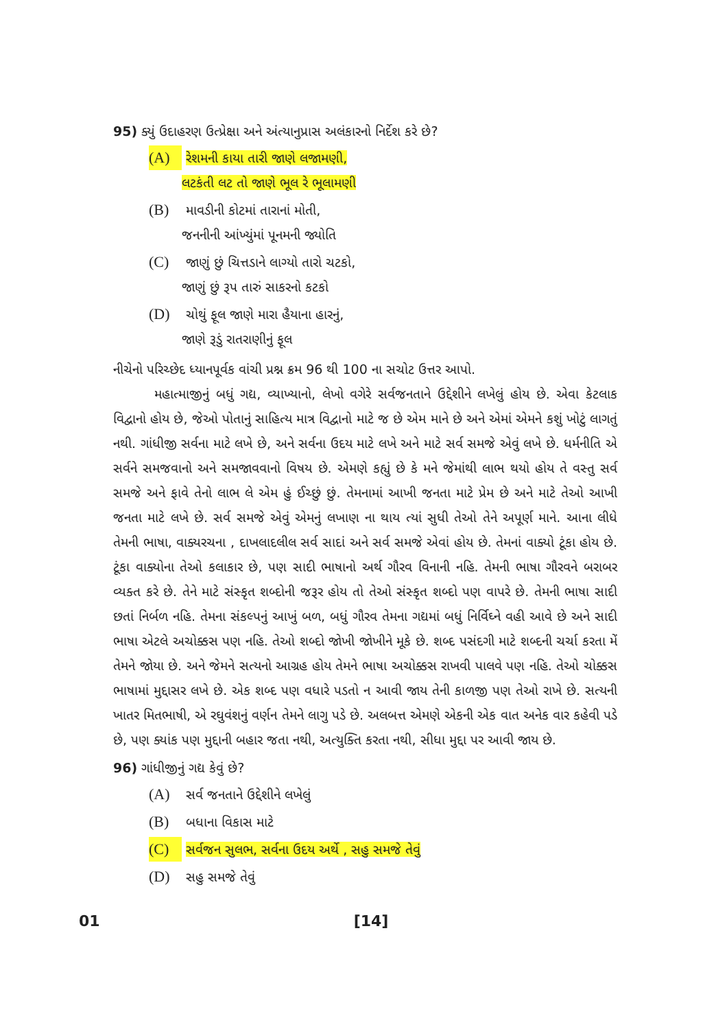95) ક્યું ઉદાહરણ ઉત્પ્રેક્ષા અને અંત્યાનુપ્રાસ અલંકારનો નિર્દેશ કરે છે?
(A) રેશમની કાયા તારી જાણે લજામણી,
લટકંતી લટ તો જાણે ભૂલ રે ભૂલામણી
(B) માવડીની કોટમાં તારાનાં મોતી,
જનનીની આંખ્યુંમાં પૂનમની જ્યોતિ
(C) જાણું છું ચિત્તડાને લાગ્યો તારો ચટકો,
જાણું છું રૂપ તારું સાકરનો કટકો
(D) ચોથું ફૂલ જાણે મારા હૈયાના હારનું,
જાણે રૂડું રાતરાણીનું ફૂલ
નીચેનો પરિચ્છેદ ધ્યાનપૂર્વક વાંચી પ્રશ્ન ક્રમ 96 થી 100 ના સચોટ ઉત્તર આપો.
મહાત્માજીનું બધું ગદ્ય, વ્યાખ્યાનો, લેખો વગેરે સર્વજનતાને ઉદ્દેશીને લખેલું હોય છે. એવા કેટલાક વિદ્વાનો હોય છે, જેઓ પોતાનું સાહિત્ય માત્ર વિદ્વાનો માટે જ છે એમ માને છે અને એમાં એમને કશું ખોટું લાગતું નથી. ગાંધીજી સર્વના માટે લખે છે, અને સર્વના ઉદય માટે લખે અને માટે સર્વ સમજે એવું લખે છે. ધર્મનીતિ એ સર્વને સમજવાનો અને સમજાવવાનો વિષય છે. એમણે કહ્યું છે કે મને જેમાંથી લાભ થયો હોય તે વસ્તુ સર્વ સમજે અને ફાવે તેનો લાભ લે એમ હું ઈચ્છું છું. તેમનામાં આખી જનતા માટે પ્રેમ છે અને માટે તેઓ આખી જનતા માટે લખે છે. સર્વ સમજે એવું એમનું લખાણ ના થાય ત્યાં સુધી તેઓ તેને અપૂર્ણ માને. આના લીધે તેમની ભાષા, વાક્યરચના , દાખલાદલીલ સર્વ સાદાં અને સર્વ સમજે એવાં હોય છે. તેમનાં વાક્યો ટૂંકા હોય છે. ટૂંકા વાક્યોના તેઓ કલાકાર છે, પણ સાદી ભાષાનો અર્થ ગૌરવ વિનાની નહિ. તેમની ભાષા ગૌરવને બરાબર વ્યક્ત કરે છે. તેને માટે સંસ્કૃત શબ્દોની જરૂર હોય તો તેઓ સંસ્કૃત શબ્દો પણ વાપરે છે. તેમની ભાષા સાદી છતાં નિર્બળ નહિ. તેમના સંકલ્પનું આખું બળ, બધું ગૌરવ તેમના ગદ્યમાં બધું નિર્વિઘ્ને વહી આવે છે અને સાદી ભાષા એટલે અચોક્કસ પણ નહિ. તેઓ શબ્દો જોખી જોખીને મૂકે છે. શબ્દ પસંદગી માટે શબ્દની ચર્ચા કરતા મેં તેમને જોયા છે. અને જેમને સત્યનો આગ્રહ હોય તેમને ભાષા અચોક્કસ રાખવી પાલવે પણ નહિ. તેઓ ચોક્કસ ભાષામાં મુદ્દાસર લખે છે. એક શબ્દ પણ વધારે પડતો ન આવી જાય તેની કાળજી પણ તેઓ રાખે છે. સત્યની ખાતર મિતભાષી, એ રઘુવંશનું વર્ણન તેમને લાગુ પડે છે. અલબત્ત એમણે એકની એક વાત અનેક વાર કહેવી પડે છે, પણ ક્યાંક પણ મુદ્દાની બહાર જતા નથી, અત્યુક્તિ કરતા નથી, સીધા મુદ્દા પર આવી જાય છે.
96) ગાંધીજીનું ગદ્ય કેવું છે?
(A) સર્વ જનતાને ઉદ્દેશીને લખેલું
(B) બધાના વિકાસ માટે
(C) સર્વજન સુલભ, સર્વના ઉદય અર્થે , સહુ સમજે તેવું
(D) સહુ સમજે તેવું
01 [14]